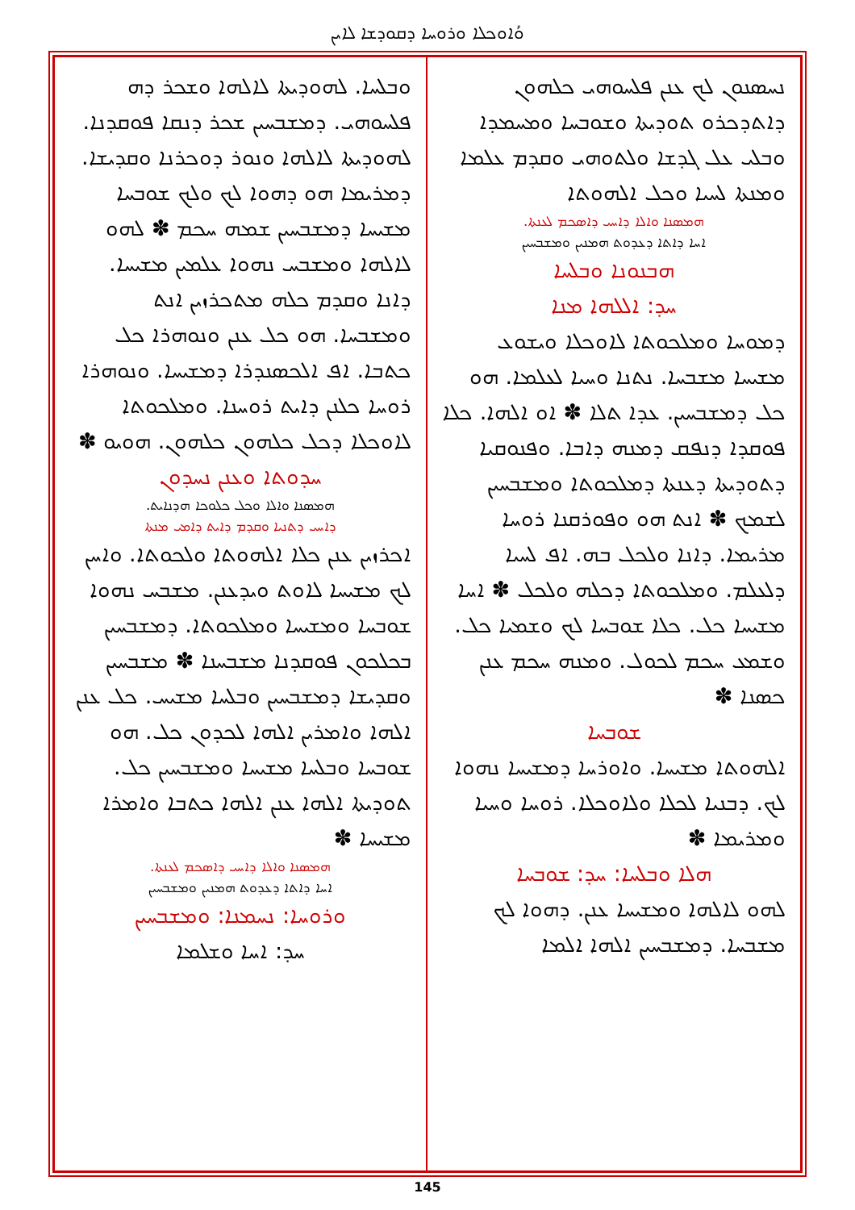ܘܳܐܘܟܠܐ ܘܪܘܚܐ ܕܩܘܕܫܐ ܠܐܝܢ
ܢܚܣܢܘܢ ܠܟ ܥܢܢ ܦܠܚܘܗܝ ܟܠܗܘܢ ܕܐܬܕܟܪܘ ܬܘܕܝܬܐ ܘܫܘܒܚܐ ܘܡܚܡܕܐ ܘܒܠܝ ܥܠ ܓܕܫܐ ܘܠܬܘܗܝ ܘܩܕܡ ܥܠܡܐ ܘܡܢܬܐ ܠܚܝܐ ܘܟܠ ܐܠܗܘܬܐ
ܗܡܣܢܐ ܘܐܠܐ ܕܐܚܝ ܕܐܣܟܡ ܠܥܢܬܐ.
ܐܚܐ ܕܐܬܐ ܕܥܕܘܬ ܗܡܢܝܢ ܘܡܫܒܚܝܢ
ܗܒܢܘܢܐ ܘܒܠܚܐ
ܚܕ: ܐܠܠܗܐ ܡܢܐ
ܕܡܘܚܐ ܘܡܠܟܘܬܐ ܠܐܘܟܠܐ ܘܝܫܘܥ ܡܫܝܚܐ ܡܫܒܚܐ. ܢܬܢܐ ܘܚܝܐ ܠܥܠܡܐ. ܗܘ ܟܠ ܕܡܫܒܚܝܢ. ܥܕܐ ܬܠܐ ✽ ܐܘ ܐܠܗܐ. ܟܠܐ ܦܘܩܕܐ ܕܢܦܩ ܕܡܢܗ ܕܐܒܐ. ܘܦܢܘܩܝܐ ܕܬܘܕܝܬܐ ܕܥܢܬܐ ܕܡܠܟܘܬܐ ܘܡܫܒܚܝܢ ܠܫܡܟ ✽ ܐܢܬ ܗܘ ܘܦܘܪܩܢܐ ܪܘܚܐ ܡܪܝܡܐ. ܕܐܢܐ ܘܠܟܠ ܒܗ. ܐܦ ܠܚܝܐ ܕܠܥܠܡ. ܘܡܠܟܘܬܐ ܕܟܠܗ ܘܠܟܠ ✽ ܐܚܐ ܡܫܝܚܐ ܟܠ. ܟܠܐ ܫܘܒܚܐ ܠܟ ܘܫܡܝܐ ܟܠ. ܘܫܡܥ ܚܟܡ ܠܟܘܠ. ܘܡܢܗ ܚܟܡ ܥܢܢ ܟܣܢܐ ✽
ܫܘܒܚܐ
ܐܠܗܘܬܐ ܡܫܝܚܐ. ܘܐܘܪܚܐ ܕܡܫܝܚܐ ܢܗܘܐ ܠܟ. ܕܒܢܝܐ ܠܟܠܐ ܘܠܐܘܟܠܐ. ܪܘܚܐ ܘܚܝܐ ܘܡܪܝܡܐ ✽
ܗܠܐ ܘܒܠܚܐ: ܚܕ: ܫܘܒܚܐ
ܠܗܘ ܠܐܠܗܐ ܘܡܫܝܚܐ ܥܢܢ. ܕܗܘܐ ܠܟ ܡܫܒܚܐ. ܕܡܫܒܚܝܢ ܐܠܗܐ ܐܠܡܐ
ܘܒܠܚܐ. ܠܗܘܕܝܬܐ ܠܐܠܗܐ ܘܫܟܪ ܕܗ ܦܠܚܘܗܝ. ܕܡܫܒܚܝܢ ܫܟܪ ܕܢܩܐ ܦܘܩܕܢܐ. ܠܗܘܕܝܬܐ ܠܐܠܗܐ ܘܢܘܪ ܕܘܟܪܢܐ ܘܩܕܝܫܐ. ܕܡܪܝܡܐ ܗܘ ܕܗܘܐ ܠܟ ܘܠܟ ܫܘܒܚܐ ܡܫܝܚܐ ܕܡܫܒܚܝܢ ܫܡܗ ܚܟܡ ✽ ܠܗܘ ܠܐܠܗܐ ܘܡܫܒܚ ܢܗܘܐ ܥܠܡܝܢ ܡܫܝܚܐ. ܕܐܢܐ ܘܩܕܡ ܟܠܗ ܡܬܟܪܙܝܢ ܐܢܬ ܘܡܫܒܚܐ. ܗܘ ܟܠ ܥܢܢ ܘܢܘܗܪܐ ܟܠ ܟܬܒܐ. ܐܦ ܐܠܟܣܢܕܪܐ ܕܡܫܝܚܐ. ܘܢܘܗܪܐ ܪܘܚܐ ܟܠܢܢ ܕܐܝܬ ܪܘܚܢܐ. ܘܡܠܟܘܬܐ ܠܐܘܟܠܐ ܕܟܠ ܟܠܗܘܢ ܟܠܗܘܢ. ܗܘܝܘ ✽
ܚܕܘܬܐ ܘܥܢܢ ܢܚܕܘܢ
ܗܡܣܢܐ ܘܐܠܐ ܘܟܠ ܟܠܘܟܐ ܗܕܢܐܝܬ.
ܕܐܚܝ ܕܬܢܝܐ ܘܩܕܡ ܕܐܝܬ ܕܐܡܝ ܡܢܬܐ
ܐܟܪܙܝܢ ܥܢܢ ܟܠܐ ܐܠܗܘܬܐ ܘܠܟܘܬܐ. ܘܐܚܢ ܠܟ ܡܫܝܚܐ ܠܐܘܬ ܘܝܕܥܢܢ. ܡܫܒܚ ܢܗܘܐ ܫܘܒܚܐ ܘܡܫܝܚܐ ܘܡܠܟܘܬܐ. ܕܡܫܒܚܝܢ ܒܟܠܟܘܢ ܦܘܩܕܢܐ ܡܫܒܚܢܐ ✽ ܡܫܒܚܝܢ ܘܩܕܝܫܐ ܕܡܫܒܚܝܢ ܘܒܠܚܐ ܡܫܝܚ. ܟܠ ܥܢܢ ܐܠܗܐ ܘܐܡܪܝܢ ܐܠܗܐ ܠܟܕܘܢ ܟܠ. ܗܘ ܫܘܒܚܐ ܘܒܠܚܐ ܡܫܝܚܐ ܘܡܫܒܚܝܢ ܟܠ. ܬܘܕܝܬܐ ܐܠܗܐ ܥܢܢ ܐܠܗܐ ܟܬܒܐ ܘܐܡܪܐ ܡܫܝܚܐ ✽
ܗܡܣܢܐ ܘܐܠܐ ܕܐܚܝ ܕܐܣܟܡ ܠܥܢܬܐ.
ܐܚܐ ܕܐܬܐ ܕܥܕܘܬ ܗܡܢܝܢ ܘܡܫܒܚܝܢ
ܘܪܘܚܐ: ܢܚܡܢܐ: ܘܡܫܒܚܝܢ
ܚܕ: ܐܚܐ ܘܫܠܡܐ
145